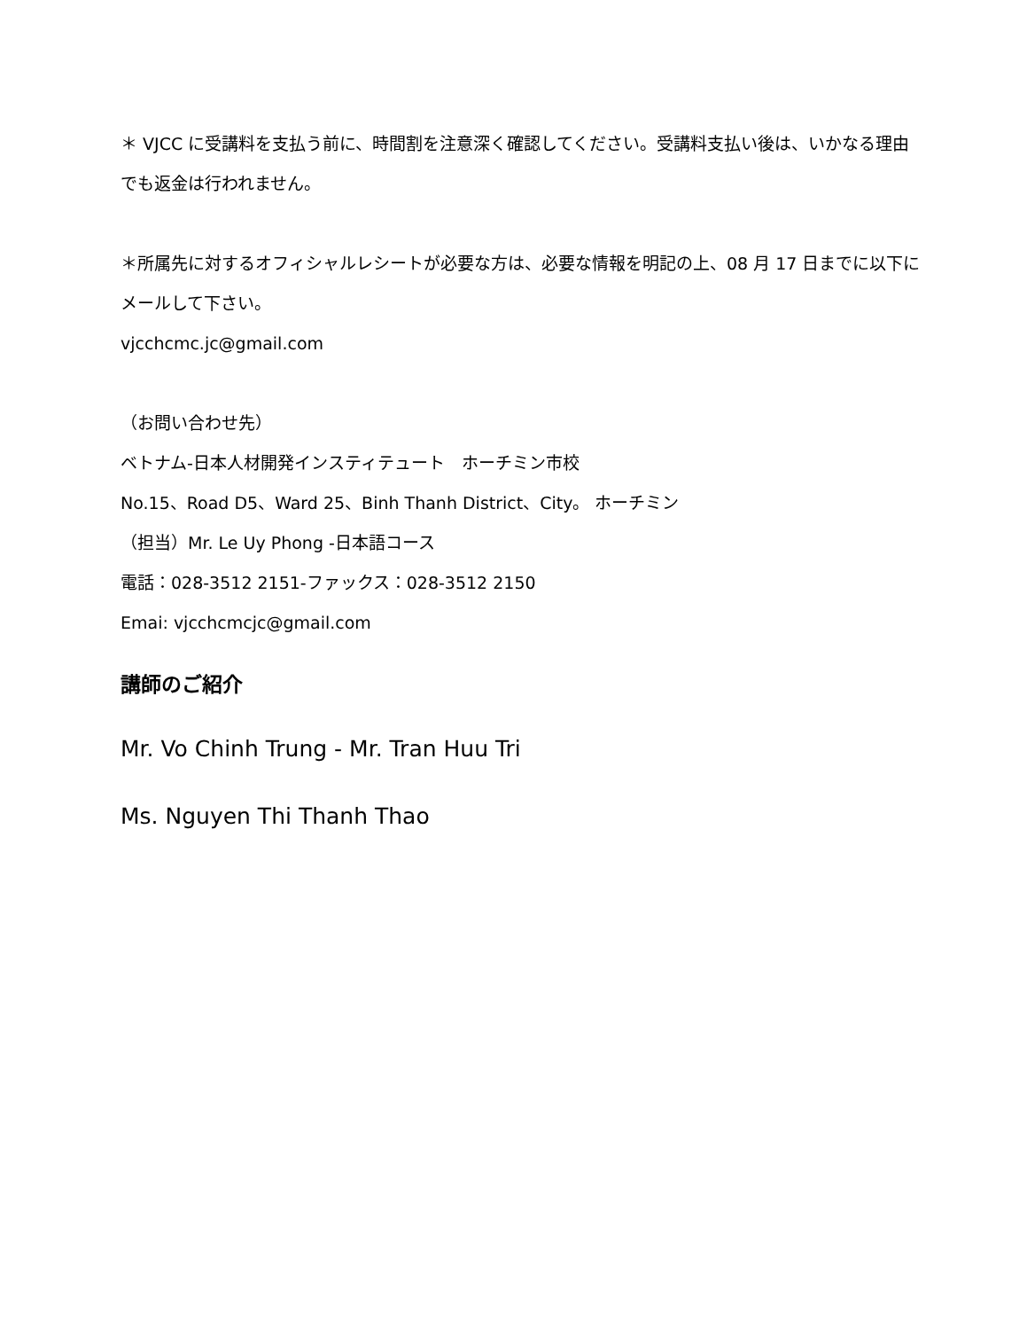＊ VJCC に受講料を支払う前に、時間割を注意深く確認してください。受講料支払い後は、いかなる理由でも返金は行われません。
＊所属先に対するオフィシャルレシートが必要な方は、必要な情報を明記の上、08 月 17 日までに以下にメールして下さい。
vjcchcmc.jc@gmail.com
（お問い合わせ先）
ベトナム-日本人材開発インスティテュート　ホーチミン市校
No.15、Road D5、Ward 25、Binh Thanh District、City。 ホーチミン
（担当）Mr. Le Uy Phong -日本語コース
電話：028-3512 2151-ファックス：028-3512 2150
Emai: vjcchcmcjc@gmail.com
講師のご紹介
Mr. Vo Chinh Trung - Mr. Tran Huu Tri
Ms. Nguyen Thi Thanh Thao